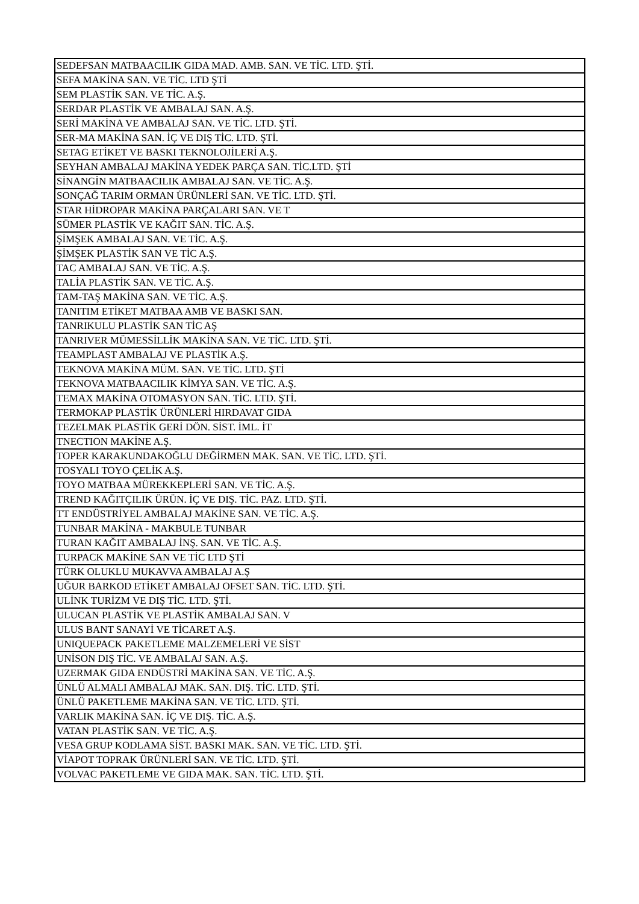| SEDEFSAN MATBAACILIK GIDA MAD. AMB. SAN. VE TİC. LTD. ŞTİ. |
| SEFA MAKİNA SAN. VE TİC. LTD ŞTİ |
| SEM PLASTİK SAN. VE TİC. A.Ş. |
| SERDAR PLASTİK VE AMBALAJ SAN. A.Ş. |
| SERİ MAKİNA VE AMBALAJ SAN. VE TİC. LTD. ŞTİ. |
| SER-MA MAKİNA SAN. İÇ VE DIŞ TİC. LTD. ŞTİ. |
| SETAG ETİKET VE BASKI TEKNOLOJİLERİ A.Ş. |
| SEYHAN AMBALAJ MAKİNA YEDEK PARÇA SAN. TİC.LTD. ŞTİ |
| SİNANGİN MATBAACILIK AMBALAJ SAN. VE TİC. A.Ş. |
| SONÇAĞ TARIM ORMAN ÜRÜNLERİ SAN. VE TİC. LTD. ŞTİ. |
| STAR HİDROPAR MAKİNA PARÇALARI SAN. VE T |
| SÜMER PLASTİK VE KAĞIT SAN. TİC. A.Ş. |
| ŞİMŞEK AMBALAJ SAN. VE TİC. A.Ş. |
| ŞİMŞEK PLASTİK SAN VE TİC A.Ş. |
| TAC AMBALAJ SAN. VE TİC. A.Ş. |
| TALİA PLASTİK SAN. VE TİC. A.Ş. |
| TAM-TAŞ MAKİNA SAN. VE TİC. A.Ş. |
| TANITIM ETİKET MATBAA AMB VE BASKI SAN. |
| TANRIKULU PLASTİK SAN TİC AŞ |
| TANRIVER MÜMESSİLLİK MAKİNA SAN. VE TİC. LTD. ŞTİ. |
| TEAMPLAST AMBALAJ VE PLASTİK A.Ş. |
| TEKNOVA MAKİNA MÜM. SAN. VE TİC. LTD. ŞTİ |
| TEKNOVA MATBAACILIK KİMYA SAN. VE TİC. A.Ş. |
| TEMAX MAKİNA OTOMASYON SAN. TİC. LTD. ŞTİ. |
| TERMOKAP PLASTİK ÜRÜNLERİ HIRDAVAT GIDA |
| TEZELMAK PLASTİK GERİ DÖN. SİST. İML. İT |
| TNECTION MAKİNE A.Ş. |
| TOPER KARAKUNDAKOĞLU DEĞİRMEN MAK. SAN. VE TİC. LTD. ŞTİ. |
| TOSYALI TOYO ÇELİK A.Ş. |
| TOYO MATBAA MÜREKKEPLERİ SAN. VE TİC. A.Ş. |
| TREND KAĞITÇILIK ÜRÜN. İÇ VE DIŞ. TİC. PAZ. LTD. ŞTİ. |
| TT ENDÜSTRİYEL AMBALAJ MAKİNE SAN. VE TİC. A.Ş. |
| TUNBAR MAKİNA - MAKBULE TUNBAR |
| TURAN KAĞIT AMBALAJ İNŞ. SAN. VE TİC. A.Ş. |
| TURPACK MAKİNE SAN VE TİC LTD ŞTİ |
| TÜRK OLUKLU MUKAVVA AMBALAJ A.Ş |
| UĞUR BARKOD ETİKET AMBALAJ OFSET SAN. TİC. LTD. ŞTİ. |
| ULİNK TURİZM VE DIŞ TİC. LTD. ŞTİ. |
| ULUCAN PLASTİK VE PLASTİK AMBALAJ SAN. V |
| ULUS BANT SANAYİ VE TİCARET A.Ş. |
| UNIQUEPACK PAKETLEME MALZEMELERİ VE SİST |
| UNİSON DIŞ TİC. VE AMBALAJ SAN. A.Ş. |
| UZERMAK GIDA ENDÜSTRİ MAKİNA SAN. VE TİC. A.Ş. |
| ÜNLÜ ALMALI AMBALAJ MAK. SAN. DIŞ. TİC. LTD. ŞTİ. |
| ÜNLÜ PAKETLEME MAKİNA SAN. VE TİC. LTD. ŞTİ. |
| VARLIK MAKİNA SAN. İÇ VE DIŞ. TİC. A.Ş. |
| VATAN PLASTİK SAN. VE TİC. A.Ş. |
| VESA GRUP KODLAMA SİST. BASKI MAK. SAN. VE TİC. LTD. ŞTİ. |
| VİAPOT TOPRAK ÜRÜNLERİ SAN. VE TİC. LTD. ŞTİ. |
| VOLVAC PAKETLEME VE GIDA MAK. SAN. TİC. LTD. ŞTİ. |